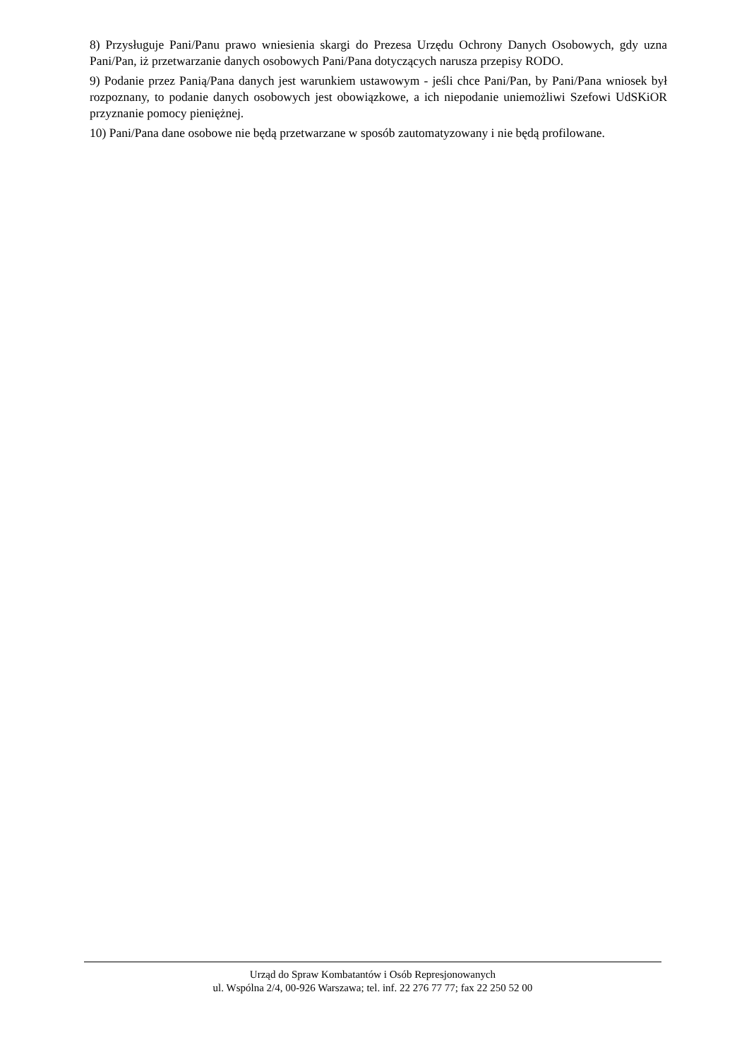8) Przysługuje Pani/Panu prawo wniesienia skargi do Prezesa Urzędu Ochrony Danych Osobowych, gdy uzna Pani/Pan, iż przetwarzanie danych osobowych Pani/Pana dotyczących narusza przepisy RODO.
9) Podanie przez Panią/Pana danych jest warunkiem ustawowym - jeśli chce Pani/Pan, by Pani/Pana wniosek był rozpoznany, to podanie danych osobowych jest obowiązkowe, a ich niepodanie uniemożliwi Szefowi UdSKiOR przyznanie pomocy pieniężnej.
10) Pani/Pana dane osobowe nie będą przetwarzane w sposób zautomatyzowany i nie będą profilowane.
Urząd do Spraw Kombatantów i Osób Represjonowanych
ul. Wspólna 2/4, 00-926 Warszawa; tel. inf. 22 276 77 77; fax 22 250 52 00